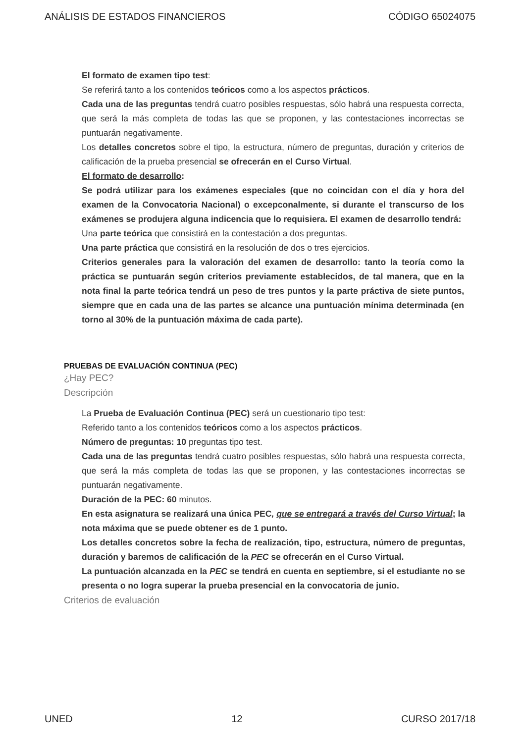ANÁLISIS DE ESTADOS FINANCIEROS CÓDIGO 65024075
El formato de examen tipo test:
Se referirá tanto a los contenidos teóricos como a los aspectos prácticos.
Cada una de las preguntas tendrá cuatro posibles respuestas, sólo habrá una respuesta correcta, que será la más completa de todas las que se proponen, y las contestaciones incorrectas se puntuarán negativamente.
Los detalles concretos sobre el tipo, la estructura, número de preguntas, duración y criterios de calificación de la prueba presencial se ofrecerán en el Curso Virtual.
El formato de desarrollo:
Se podrá utilizar para los exámenes especiales (que no coincidan con el día y hora del examen de la Convocatoria Nacional) o excepconalmente, si durante el transcurso de los exámenes se produjera alguna indicencia que lo requisiera. El examen de desarrollo tendrá:
Una parte teórica que consistirá en la contestación a dos preguntas.
Una parte práctica que consistirá en la resolución de dos o tres ejercicios.
Criterios generales para la valoración del examen de desarrollo: tanto la teoría como la práctica se puntuarán según criterios previamente establecidos, de tal manera, que en la nota final la parte teórica tendrá un peso de tres puntos y la parte práctiva de siete puntos, siempre que en cada una de las partes se alcance una puntuación mínima determinada (en torno al 30% de la puntuación máxima de cada parte).
PRUEBAS DE EVALUACIÓN CONTINUA (PEC)
¿Hay PEC?
Descripción
La Prueba de Evaluación Continua (PEC) será un cuestionario tipo test:
Referido tanto a los contenidos teóricos como a los aspectos prácticos.
Número de preguntas: 10 preguntas tipo test.
Cada una de las preguntas tendrá cuatro posibles respuestas, sólo habrá una respuesta correcta, que será la más completa de todas las que se proponen, y las contestaciones incorrectas se puntuarán negativamente.
Duración de la PEC: 60 minutos.
En esta asignatura se realizará una única PEC, que se entregará a través del Curso Virtual; la nota máxima que se puede obtener es de 1 punto.
Los detalles concretos sobre la fecha de realización, tipo, estructura, número de preguntas, duración y baremos de calificación de la PEC se ofrecerán en el Curso Virtual.
La puntuación alcanzada en la PEC se tendrá en cuenta en septiembre, si el estudiante no se presenta o no logra superar la prueba presencial en la convocatoria de junio.
Criterios de evaluación
UNED 12 CURSO 2017/18